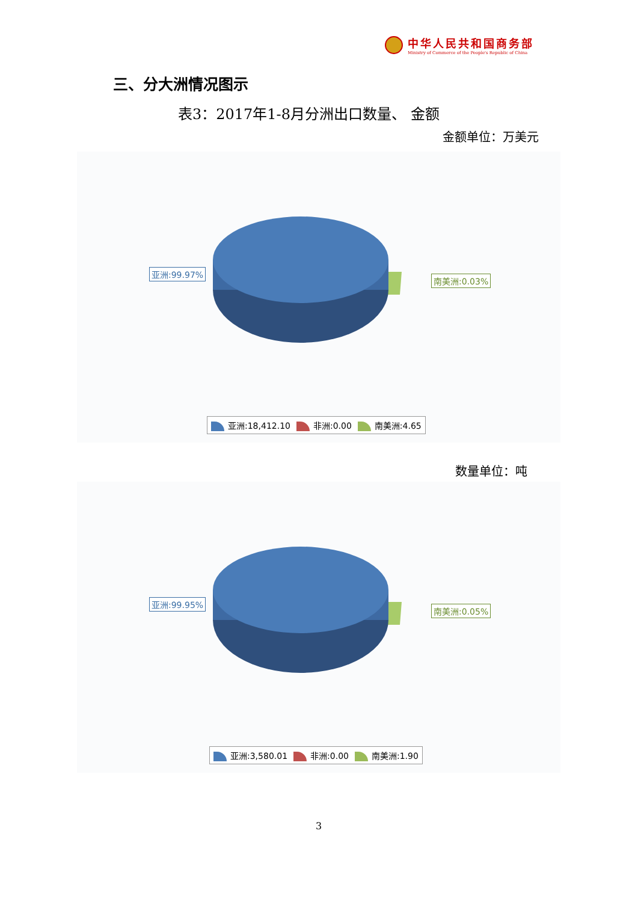中华人民共和国商务部
Ministry of Commerce of the People's Republic of China
三、分大洲情况图示
表3：2017年1-8月分洲出口数量、 金额
金额单位：万美元
亚洲:99.97%
南美洲:0.03%
亚洲:18,412.10 非洲:0.00 南美洲:4.65
数量单位：吨
亚洲:99.95%
南美洲:0.05%
亚洲:3,580.01 非洲:0.00 南美洲:1.90
3